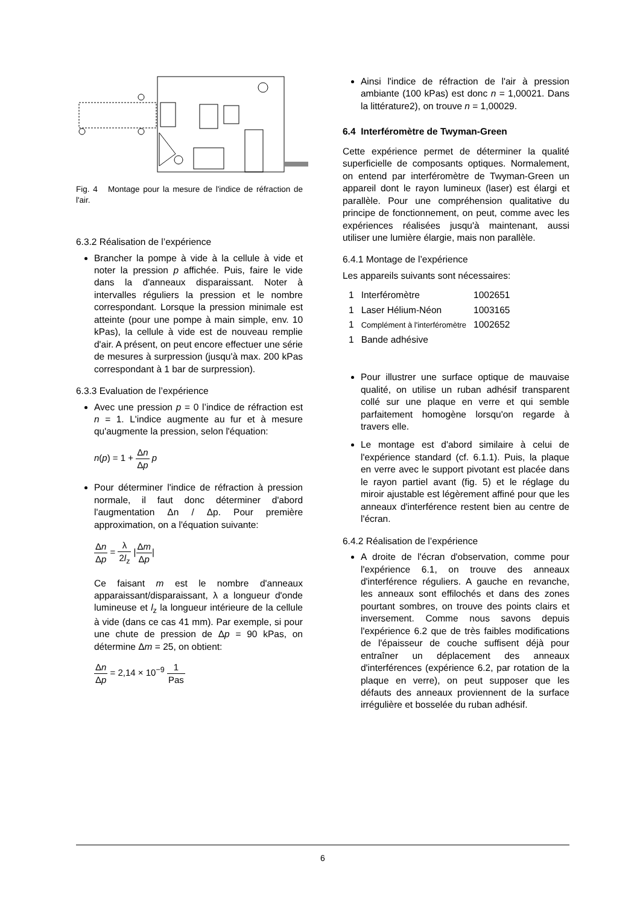Fig. 4 Montage pour la mesure de l'indice de réfraction de l'air.
6.3.2 Réalisation de l’expérience
Brancher la pompe à vide à la cellule à vide et noter la pression p affichée. Puis, faire le vide dans la d'anneaux disparaissant. Noter à intervalles réguliers la pression et le nombre correspondant. Lorsque la pression minimale est atteinte (pour une pompe à main simple, env. 10 kPas), la cellule à vide est de nouveau remplie d'air. A présent, on peut encore effectuer une série de mesures à surpression (jusqu'à max. 200 kPas correspondant à 1 bar de surpression).
6.3.3 Evaluation de l’expérience
Avec une pression p = 0 l’indice de réfraction est n = 1. L'indice augmente au fur et à mesure qu'augmente la pression, selon l'équation:
n(p) = 1 + Δn Δp p
Pour déterminer l'indice de réfraction à pression normale, il faut donc déterminer d'abord l'augmentation Δn / Δp. Pour première approximation, on a l'équation suivante:
Δn Δp = λ 2l<sub>z</sub> |Δm Δp|
Ce faisant m est le nombre d'anneaux apparaissant/disparaissant, λ a longueur d'onde lumineuse et l<sub>z</sub> la longueur intérieure de la cellule à vide (dans ce cas 41 mm). Par exemple, si pour une chute de pression de Δp = 90 kPas, on détermine Δm = 25, on obtient:
Δn Δp = 2,14 × 10<sup>−9</sup> 1 Pas
Ainsi l'indice de réfraction de l'air à pression ambiante (100 kPas) est donc n = 1,00021. Dans la littérature2), on trouve n = 1,00029.
6.4 Interféromètre de Twyman-Green
Cette expérience permet de déterminer la qualité superficielle de composants optiques. Normalement, on entend par interféromètre de Twyman-Green un appareil dont le rayon lumineux (laser) est élargi et parallèle. Pour une compréhension qualitative du principe de fonctionnement, on peut, comme avec les expériences réalisées jusqu'à maintenant, aussi utiliser une lumière élargie, mais non parallèle.
6.4.1 Montage de l’expérience
Les appareils suivants sont nécessaires:
| 1 | Interféromètre | 1002651 |
| 1 | Laser Hélium-Néon | 1003165 |
| 1 | Complément à l'interféromètre | 1002652 |
| 1 | Bande adhésive | |
Pour illustrer une surface optique de mauvaise qualité, on utilise un ruban adhésif transparent collé sur une plaque en verre et qui semble parfaitement homogène lorsqu'on regarde à travers elle.
Le montage est d'abord similaire à celui de l'expérience standard (cf. 6.1.1). Puis, la plaque en verre avec le support pivotant est placée dans le rayon partiel avant (fig. 5) et le réglage du miroir ajustable est légèrement affiné pour que les anneaux d'interférence restent bien au centre de l'écran.
6.4.2 Réalisation de l’expérience
A droite de l'écran d'observation, comme pour l'expérience 6.1, on trouve des anneaux d'interférence réguliers. A gauche en revanche, les anneaux sont effilochés et dans des zones pourtant sombres, on trouve des points clairs et inversement. Comme nous savons depuis l'expérience 6.2 que de très faibles modifications de l'épaisseur de couche suffisent déjà pour entraîner un déplacement des anneaux d'interférences (expérience 6.2, par rotation de la plaque en verre), on peut supposer que les défauts des anneaux proviennent de la surface irrégulière et bosselée du ruban adhésif.
6